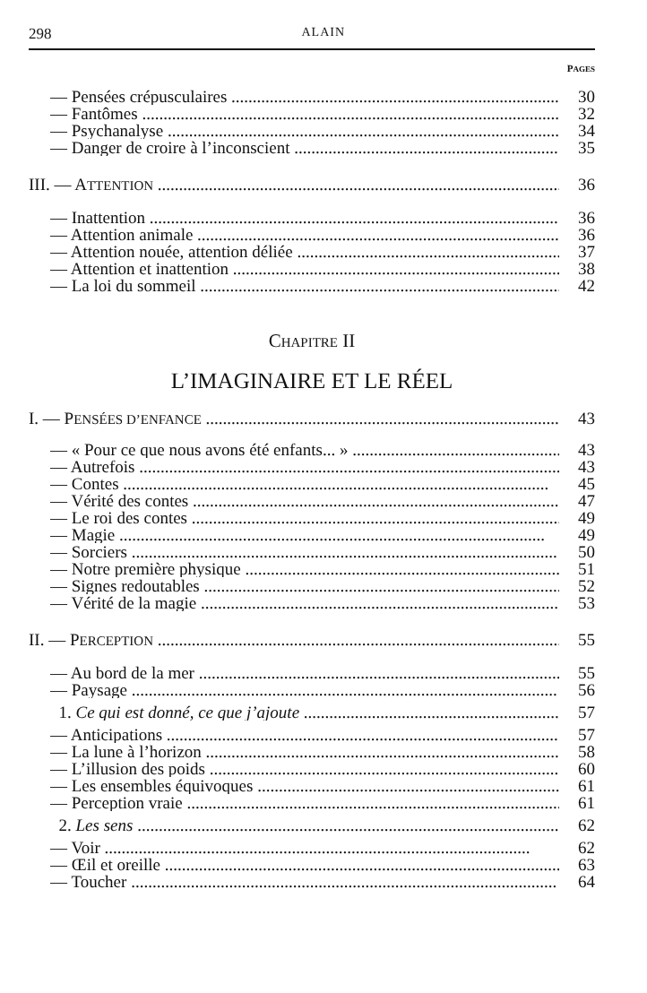298 ALAIN
PAGES
— Pensées crépusculaires 30
— Fantômes 32
— Psychanalyse 34
— Danger de croire à l’inconscient 35
III. — ATTENTION 36
— Inattention 36
— Attention animale 36
— Attention nouée, attention déliée 37
— Attention et inattention 38
— La loi du sommeil 42
CHAPITRE II
L’IMAGINAIRE ET LE RÉEL
I. — PENSÉES D’ENFANCE 43
— « Pour ce que nous avons été enfants... » 43
— Autrefois 43
— Contes 45
— Vérité des contes 47
— Le roi des contes 49
— Magie 49
— Sorciers 50
— Notre première physique 51
— Signes redoutables 52
— Vérité de la magie 53
II. — PERCEPTION 55
— Au bord de la mer 55
— Paysage 56
1. Ce qui est donné, ce que j’ajoute 57
— Anticipations 57
— La lune à l’horizon 58
— L’illusion des poids 60
— Les ensembles équivoques 61
— Perception vraie 61
2. Les sens 62
— Voir 62
— Œil et oreille 63
— Toucher 64